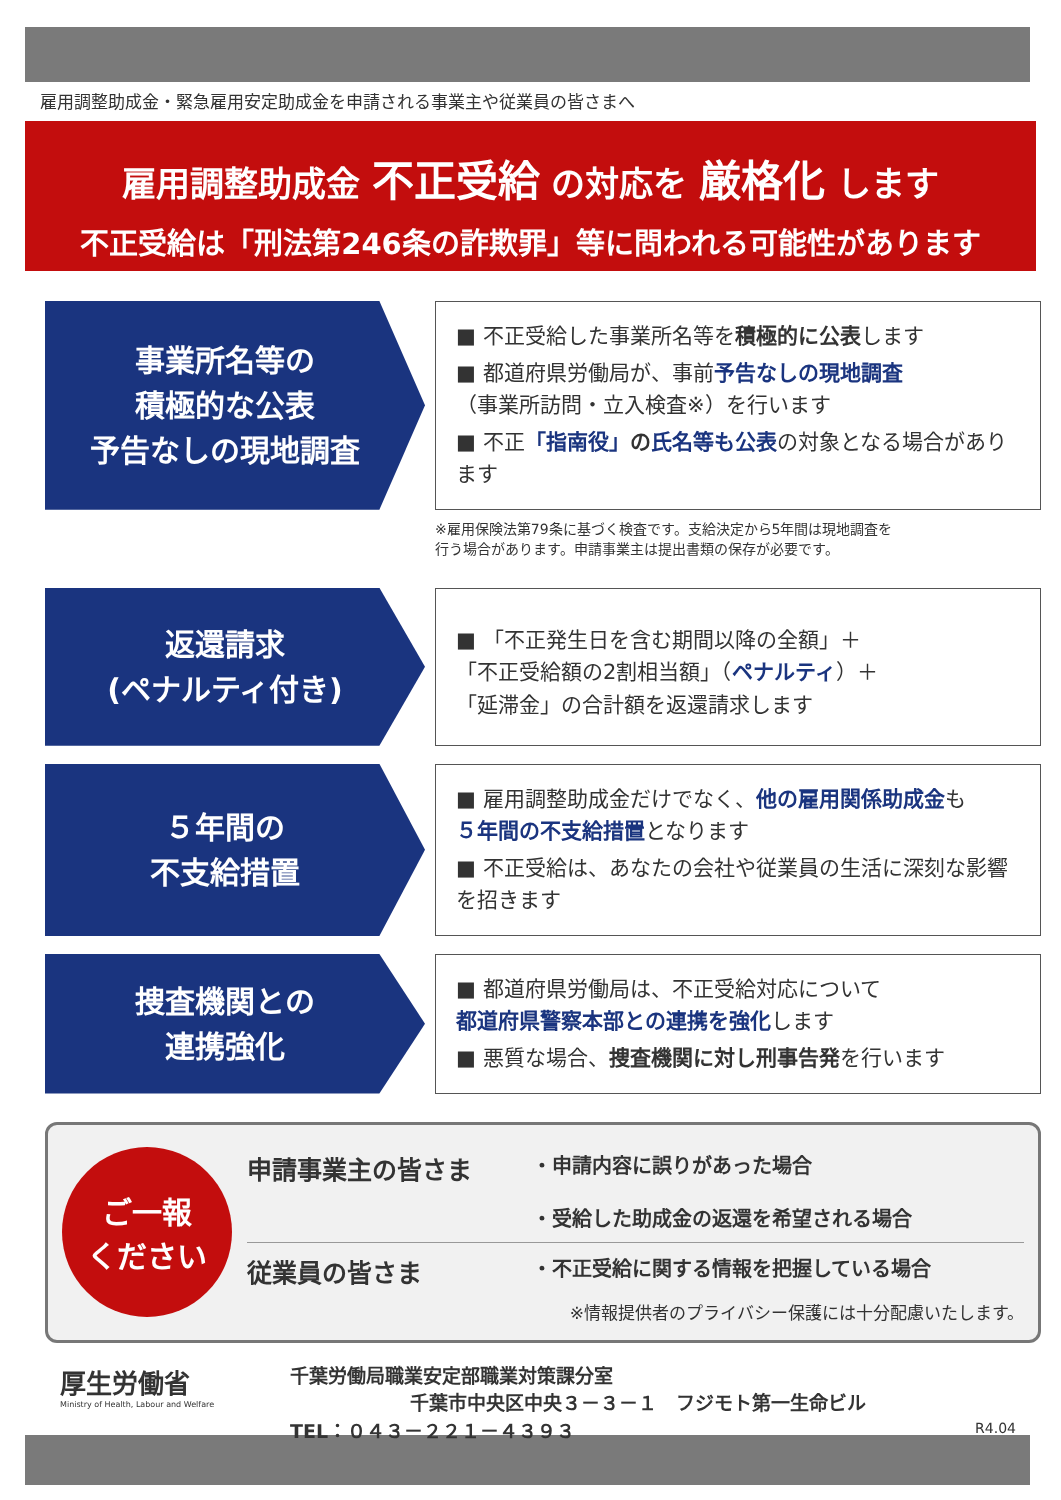雇用調整助成金・緊急雇用安定助成金を申請される事業主や従業員の皆さまへ
雇用調整助成金 不正受給 の対応を 厳格化 します
不正受給は「刑法第246条の詐欺罪」等に問われる可能性があります
事業所名等の
積極的な公表
予告なしの現地調査
■ 不正受給した事業所名等を積極的に公表します
■ 都道府県労働局が、事前予告なしの現地調査
（事業所訪問・立入検査※）を行います
■ 不正「指南役」の氏名等も公表の対象となる場合があります
※雇用保険法第79条に基づく検査です。支給決定から5年間は現地調査を
行う場合があります。申請事業主は提出書類の保存が必要です。
返還請求
(ペナルティ付き)
■ 「不正発生日を含む期間以降の全額」＋
「不正受給額の2割相当額」（ペナルティ）＋
「延滞金」の合計額を返還請求します
５年間の
不支給措置
■ 雇用調整助成金だけでなく、他の雇用関係助成金も
５年間の不支給措置となります
■ 不正受給は、あなたの会社や従業員の生活に深刻な影響を招きます
捜査機関との
連携強化
■ 都道府県労働局は、不正受給対応について
都道府県警察本部との連携を強化します
■ 悪質な場合、捜査機関に対し刑事告発を行います
ご一報
ください
申請事業主の皆さま
・申請内容に誤りがあった場合
・受給した助成金の返還を希望される場合
従業員の皆さま
・不正受給に関する情報を把握している場合
※情報提供者のプライバシー保護には十分配慮いたします。
厚生労働省
Ministry of Health, Labour and Welfare
千葉労働局職業安定部職業対策課分室
千葉市中央区中央３－３－１　フジモト第一生命ビル
TEL：０４３－２２１－４３９３ R4.04